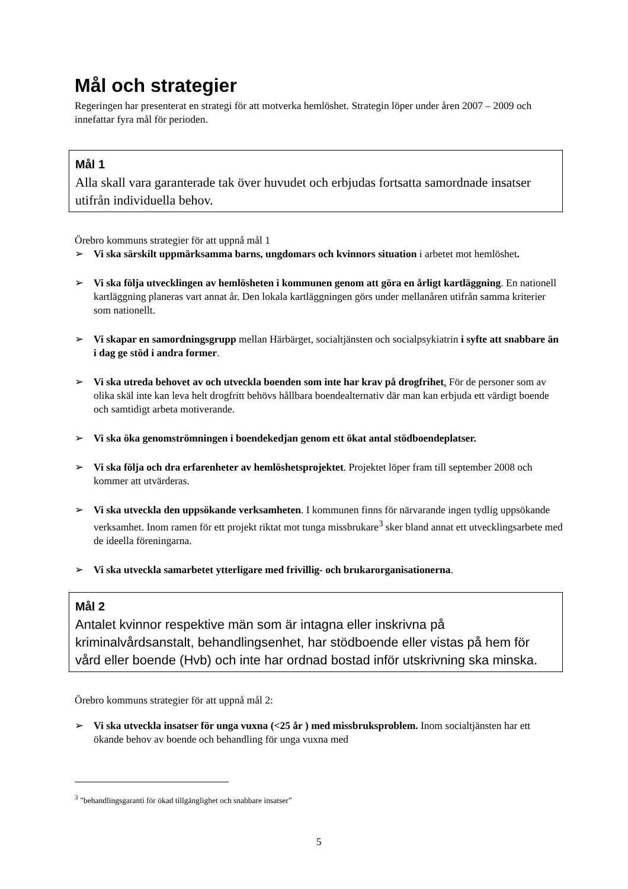Mål och strategier
Regeringen har presenterat en strategi för att motverka hemlöshet. Strategin löper under åren 2007 – 2009 och innefattar fyra mål för perioden.
Mål 1
Alla skall vara garanterade tak över huvudet och erbjudas fortsatta samordnade insatser utifrån individuella behov.
Örebro kommuns strategier för att uppnå mål 1
➢ Vi ska särskilt uppmärksamma barns, ungdomars och kvinnors situation i arbetet mot hemlöshet.
➢ Vi ska följa utvecklingen av hemlösheten i kommunen genom att göra en årligt kartläggning. En nationell kartläggning planeras vart annat år. Den lokala kartläggningen görs under mellanåren utifrån samma kriterier som nationellt.
➢ Vi skapar en samordningsgrupp mellan Härbärget, socialtjänsten och socialpsykiatrin i syfte att snabbare än i dag ge stöd i andra former.
➢ Vi ska utreda behovet av och utveckla boenden som inte har krav på drogfrihet. För de personer som av olika skäl inte kan leva helt drogfritt behövs hållbara boendealternativ där man kan erbjuda ett värdigt boende och samtidigt arbeta motiverande.
➢ Vi ska öka genomströmningen i boendekedjan genom ett ökat antal stödboendeplatser.
➢ Vi ska följa och dra erfarenheter av hemlöshetsprojektet. Projektet löper fram till september 2008 och kommer att utvärderas.
➢ Vi ska utveckla den uppsökande verksamheten. I kommunen finns för närvarande ingen tydlig uppsökande verksamhet. Inom ramen för ett projekt riktat mot tunga missbrukare<sup>3</sup> sker bland annat ett utvecklingsarbete med de ideella föreningarna.
➢ Vi ska utveckla samarbetet ytterligare med frivillig- och brukarorganisationerna.
Mål 2
Antalet kvinnor respektive män som är intagna eller inskrivna på kriminalvårdsanstalt, behandlingsenhet, har stödboende eller vistas på hem för vård eller boende (Hvb) och inte har ordnad bostad inför utskrivning ska minska.
Örebro kommuns strategier för att uppnå mål 2:
➢ Vi ska utveckla insatser för unga vuxna (<25 år ) med missbruksproblem. Inom socialtjänsten har ett ökande behov av boende och behandling för unga vuxna med
<sup>3</sup> ”behandlingsgaranti för ökad tillgänglighet och snabbare insatser”
5